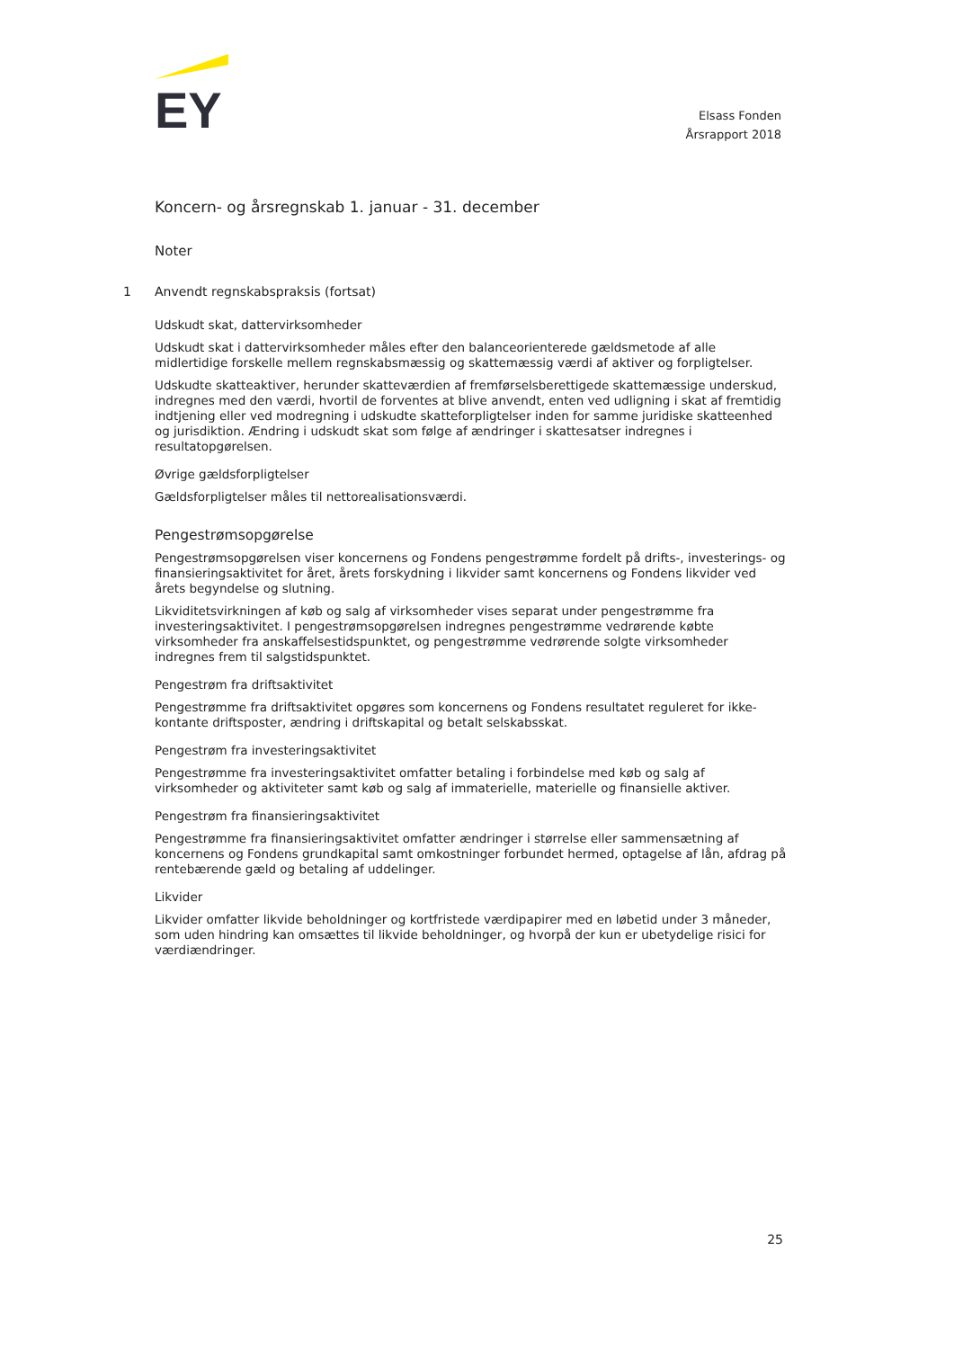EY
Elsass Fonden
Årsrapport 2018
Koncern- og årsregnskab 1. januar - 31. december
Noter
1 Anvendt regnskabspraksis (fortsat)
Udskudt skat, dattervirksomheder
Udskudt skat i dattervirksomheder måles efter den balanceorienterede gældsmetode af alle midlertidige forskelle mellem regnskabsmæssig og skattemæssig værdi af aktiver og forpligtelser.
Udskudte skatteaktiver, herunder skatteværdien af fremførselsberettigede skattemæssige underskud, indregnes med den værdi, hvortil de forventes at blive anvendt, enten ved udligning i skat af fremtidig indtjening eller ved modregning i udskudte skatteforpligtelser inden for samme juridiske skatteenhed og jurisdiktion. Ændring i udskudt skat som følge af ændringer i skattesatser indregnes i resultatopgørelsen.
Øvrige gældsforpligtelser
Gældsforpligtelser måles til nettorealisationsværdi.
Pengestrømsopgørelse
Pengestrømsopgørelsen viser koncernens og Fondens pengestrømme fordelt på drifts-, investerings- og finansieringsaktivitet for året, årets forskydning i likvider samt koncernens og Fondens likvider ved årets begyndelse og slutning.
Likviditetsvirkningen af køb og salg af virksomheder vises separat under pengestrømme fra investeringsaktivitet. I pengestrømsopgørelsen indregnes pengestrømme vedrørende købte virksomheder fra anskaffelsestidspunktet, og pengestrømme vedrørende solgte virksomheder indregnes frem til salgstidspunktet.
Pengestrøm fra driftsaktivitet
Pengestrømme fra driftsaktivitet opgøres som koncernens og Fondens resultatet reguleret for ikke-kontante driftsposter, ændring i driftskapital og betalt selskabsskat.
Pengestrøm fra investeringsaktivitet
Pengestrømme fra investeringsaktivitet omfatter betaling i forbindelse med køb og salg af virksomheder og aktiviteter samt køb og salg af immaterielle, materielle og finansielle aktiver.
Pengestrøm fra finansieringsaktivitet
Pengestrømme fra finansieringsaktivitet omfatter ændringer i størrelse eller sammensætning af koncernens og Fondens grundkapital samt omkostninger forbundet hermed, optagelse af lån, afdrag på rentebærende gæld og betaling af uddelinger.
Likvider
Likvider omfatter likvide beholdninger og kortfristede værdipapirer med en løbetid under 3 måneder, som uden hindring kan omsættes til likvide beholdninger, og hvorpå der kun er ubetydelige risici for værdiændringer.
25